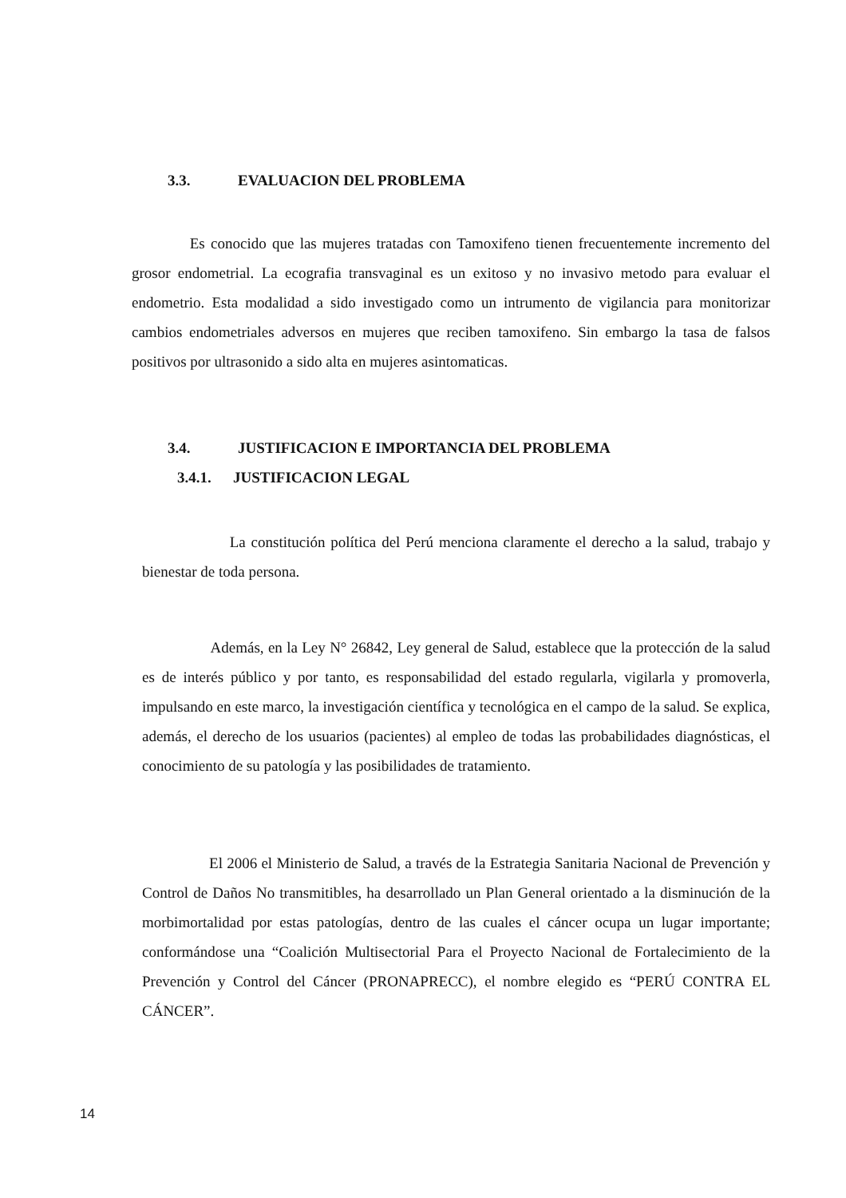3.3. EVALUACION DEL PROBLEMA
Es conocido que las mujeres tratadas con Tamoxifeno tienen frecuentemente incremento del grosor endometrial. La ecografia transvaginal es un exitoso y no invasivo metodo para evaluar el endometrio. Esta modalidad a sido investigado como un intrumento de vigilancia para monitorizar cambios endometriales adversos en mujeres que reciben tamoxifeno. Sin embargo la tasa de falsos positivos por ultrasonido a sido alta en mujeres asintomaticas.
3.4. JUSTIFICACION E IMPORTANCIA DEL PROBLEMA
3.4.1. JUSTIFICACION LEGAL
La constitución política del Perú menciona claramente el derecho a la salud, trabajo y bienestar de toda persona.
Además, en la Ley N° 26842, Ley general de Salud, establece que la protección de la salud es de interés público y por tanto, es responsabilidad del estado regularla, vigilarla y promoverla, impulsando en este marco, la investigación científica y tecnológica en el campo de la salud. Se explica, además, el derecho de los usuarios (pacientes) al empleo de todas las probabilidades diagnósticas, el conocimiento de su patología y las posibilidades de tratamiento.
El 2006 el Ministerio de Salud, a través de la Estrategia Sanitaria Nacional de Prevención y Control de Daños No transmitibles, ha desarrollado un Plan General orientado a la disminución de la morbimortalidad por estas patologías, dentro de las cuales el cáncer ocupa un lugar importante; conformándose una “Coalición Multisectorial Para el Proyecto Nacional de Fortalecimiento de la Prevención y Control del Cáncer (PRONAPRECC), el nombre elegido es “PERÚ CONTRA EL CÁNCER”.
14